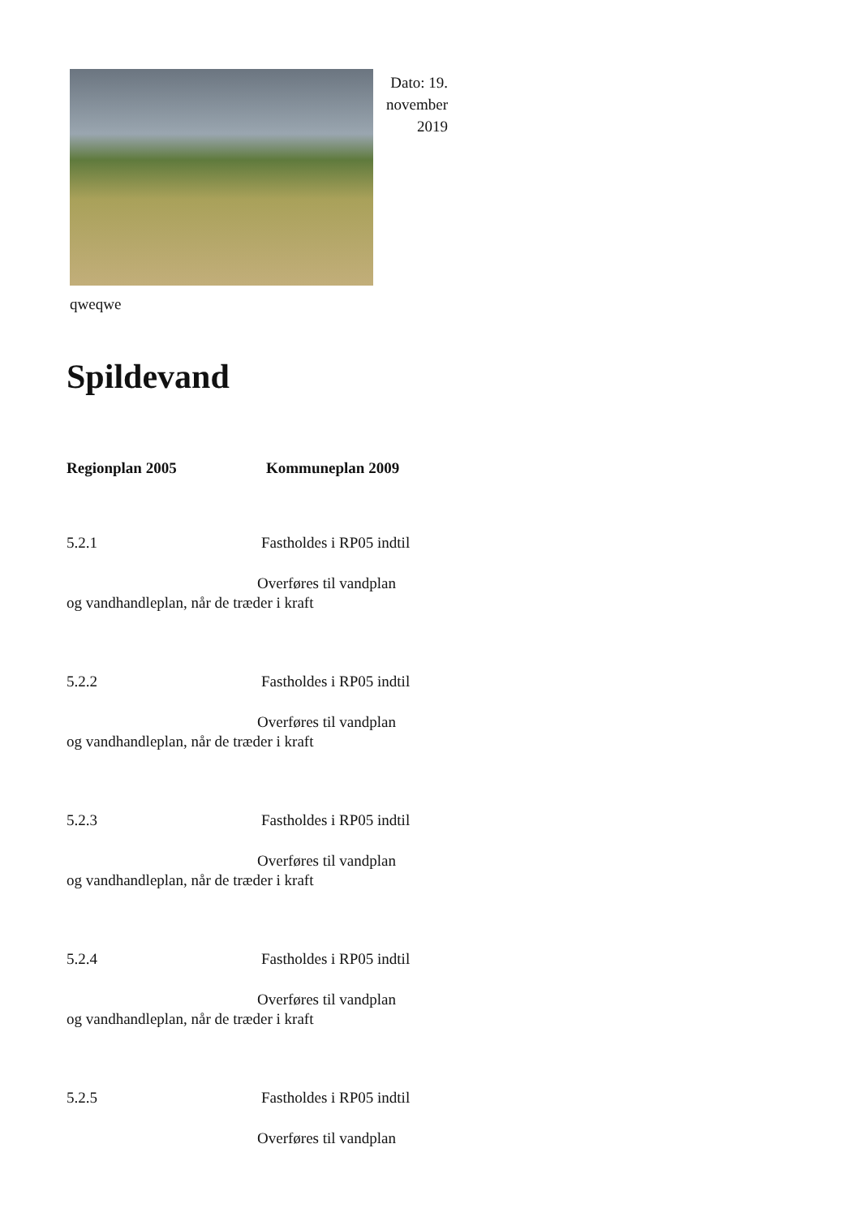Dato: 19. november 2019
qweqwe
Spildevand
Regionplan 2005 Kommuneplan 2009
5.2.1 Fastholdes i RP05 indtil
Overføres til vandplan
og vandhandleplan, når de træder i kraft
5.2.2 Fastholdes i RP05 indtil
Overføres til vandplan
og vandhandleplan, når de træder i kraft
5.2.3 Fastholdes i RP05 indtil
Overføres til vandplan
og vandhandleplan, når de træder i kraft
5.2.4 Fastholdes i RP05 indtil
Overføres til vandplan
og vandhandleplan, når de træder i kraft
5.2.5 Fastholdes i RP05 indtil
Overføres til vandplan